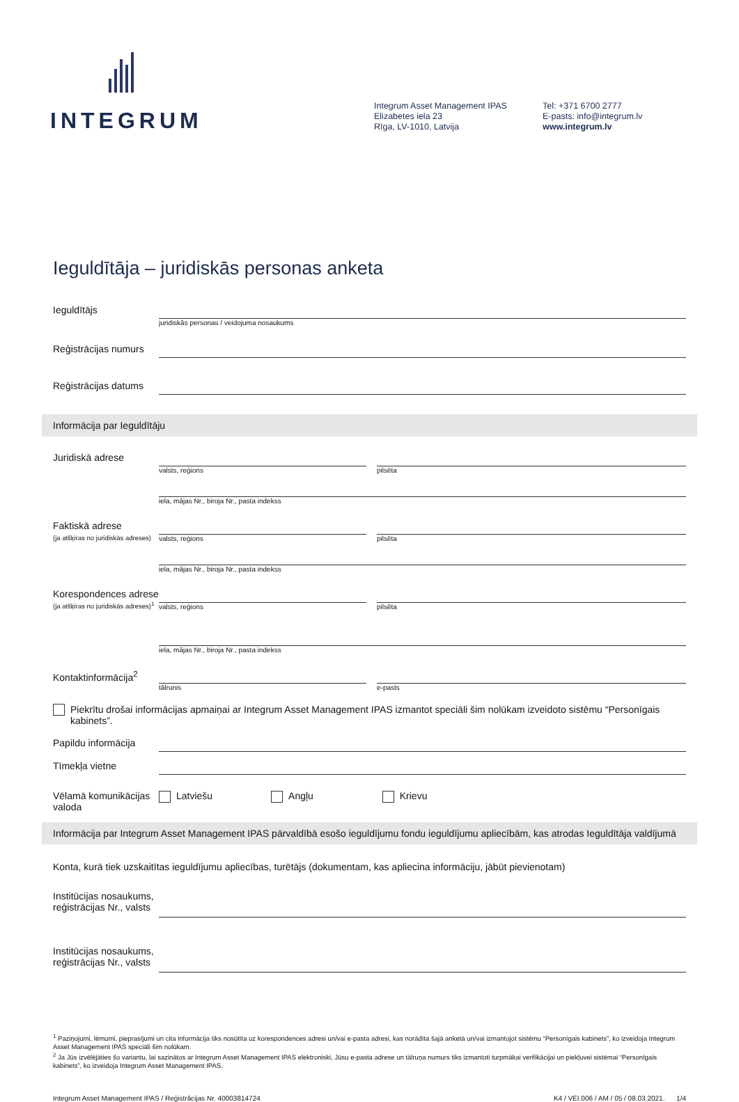INTEGRUM
Integrum Asset Management IPAS
Elizabetes iela 23
Rīga, LV-1010, Latvija
Tel: +371 6700 2777
E-pasts: info@integrum.lv
www.integrum.lv
Ieguldītāja – juridiskās personas anketa
Ieguldītājs
juridiskās personas / veidojuma nosaukums
Reģistrācijas numurs
Reģistrācijas datums
Informācija par Ieguldītāju
Juridiskā adrese
valsts, reģions pilsēta
iela, mājas Nr., biroja Nr., pasta indekss
Faktiskā adrese
(ja atšķiras no juridiskās adreses)
valsts, reģions pilsēta
iela, mājas Nr., biroja Nr., pasta indekss
Korespondences adrese
(ja atšķiras no juridiskās adreses)<sup>1</sup>
valsts, reģions pilsēta
iela, mājas Nr., biroja Nr., pasta indekss
Kontaktinformācija<sup>2</sup>
tālrunis e-pasts
Piekrītu drošai informācijas apmaiņai ar Integrum Asset Management IPAS izmantot speciāli šim nolūkam izveidoto sistēmu “Personīgais kabinets”.
Papildu informācija
Tīmekļa vietne
Vēlamā komunikācijas valoda
Latviešu Angļu Krievu
Informācija par Integrum Asset Management IPAS pārvaldībā esošo ieguldījumu fondu ieguldījumu apliecībām, kas atrodas Ieguldītāja valdījumā
Konta, kurā tiek uzskaitītas ieguldījumu apliecības, turētājs (dokumentam, kas apliecina informāciju, jābūt pievienotam)
Institūcijas nosaukums, reģistrācijas Nr., valsts
Institūcijas nosaukums, reģistrācijas Nr., valsts
<sup>1</sup> Paziņojumi, lēmumi, pieprasījumi un cita informācija tiks nosūtīta uz korespondences adresi un/vai e-pasta adresi, kas norādīta šajā anketā un/vai izmantojot sistēmu “Personīgais kabinets”, ko izveidoja Integrum Asset Management IPAS speciāli šim nolūkam.
<sup>2</sup> Ja Jūs izvēlējāties šo variantu, lai sazinātos ar Integrum Asset Management IPAS elektroniski, Jūsu e-pasta adrese un tālruņa numurs tiks izmantoti turpmākai verifikācijai un piekļuvei sistēmai “Personīgais kabinets”, ko izveidoja Integrum Asset Management IPAS.
Integrum Asset Management IPAS / Reģistrācijas Nr. 40003814724 K4 / VEI.006 / AM / 05 / 08.03.2021. 1/4